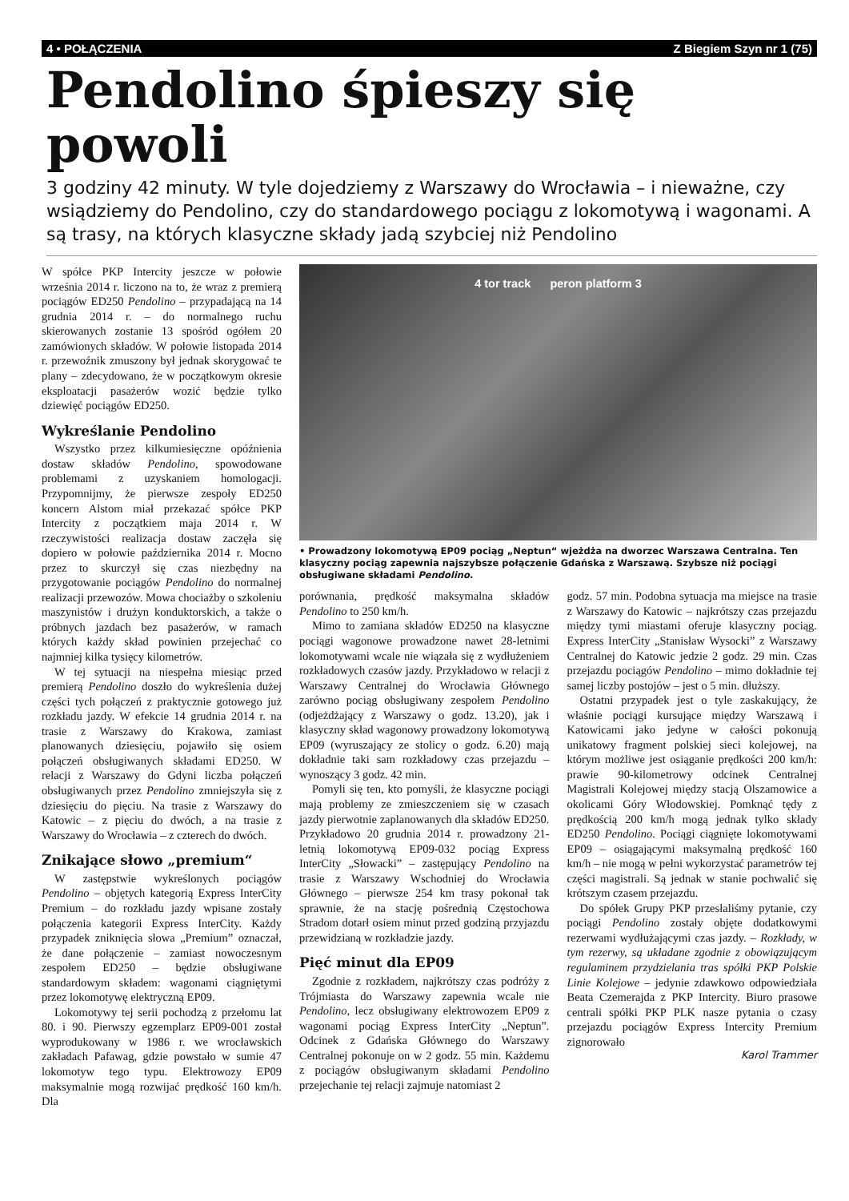4 • POŁĄCZENIA Z Biegiem Szyn nr 1 (75)
Pendolino śpieszy się powoli
3 godziny 42 minuty. W tyle dojedziemy z Warszawy do Wrocławia – i nieważne, czy wsiądziemy do Pendolino, czy do standardowego pociągu z lokomotywą i wagonami. A są trasy, na których klasyczne składy jadą szybciej niż Pendolino
W spółce PKP Intercity jeszcze w połowie września 2014 r. liczono na to, że wraz z premierą pociągów ED250 Pendolino – przypadającą na 14 grudnia 2014 r. – do normalnego ruchu skierowanych zostanie 13 spośród ogółem 20 zamówionych składów. W połowie listopada 2014 r. przewoźnik zmuszony był jednak skorygować te plany – zdecydowano, że w początkowym okresie eksploatacji pasażerów wozić będzie tylko dziewięć pociągów ED250.
Wykreślanie Pendolino
Wszystko przez kilkumiesięczne opóźnienia dostaw składów Pendolino, spowodowane problemami z uzyskaniem homologacji. Przypomnijmy, że pierwsze zespoły ED250 koncern Alstom miał przekazać spółce PKP Intercity z początkiem maja 2014 r. W rzeczywistości realizacja dostaw zaczęła się dopiero w połowie października 2014 r. Mocno przez to skurczył się czas niezbędny na przygotowanie pociągów Pendolino do normalnej realizacji przewozów. Mowa chociażby o szkoleniu maszynistów i drużyn konduktorskich, a także o próbnych jazdach bez pasażerów, w ramach których każdy skład powinien przejechać co najmniej kilka tysięcy kilometrów.
W tej sytuacji na niespełna miesiąc przed premierą Pendolino doszło do wykreślenia dużej części tych połączeń z praktycznie gotowego już rozkładu jazdy. W efekcie 14 grudnia 2014 r. na trasie z Warszawy do Krakowa, zamiast planowanych dziesięciu, pojawiło się osiem połączeń obsługiwanych składami ED250. W relacji z Warszawy do Gdyni liczba połączeń obsługiwanych przez Pendolino zmniejszyła się z dziesięciu do pięciu. Na trasie z Warszawy do Katowic – z pięciu do dwóch, a na trasie z Warszawy do Wrocławia – z czterech do dwóch.
Znikające słowo „premium“
W zastępstwie wykreślonych pociągów Pendolino – objętych kategorią Express InterCity Premium – do rozkładu jazdy wpisane zostały połączenia kategorii Express InterCity. Każdy przypadek zniknięcia słowa „Premium” oznaczał, że dane połączenie – zamiast nowoczesnym zespołem ED250 – będzie obsługiwane standardowym składem: wagonami ciągniętymi przez lokomotywę elektryczną EP09.
Lokomotywy tej serii pochodzą z przełomu lat 80. i 90. Pierwszy egzemplarz EP09-001 został wyprodukowany w 1986 r. we wrocławskich zakładach Pafawag, gdzie powstało w sumie 47 lokomotyw tego typu. Elektrowozy EP09 maksymalnie mogą rozwijać prędkość 160 km/h. Dla
4 tor track peron platform 3
• Prowadzony lokomotywą EP09 pociąg „Neptun“ wjeżdża na dworzec Warszawa Centralna. Ten klasyczny pociąg zapewnia najszybsze połączenie Gdańska z Warszawą. Szybsze niż pociągi obsługiwane składami Pendolino.
porównania, prędkość maksymalna składów Pendolino to 250 km/h.
Mimo to zamiana składów ED250 na klasyczne pociągi wagonowe prowadzone nawet 28-letnimi lokomotywami wcale nie wiązała się z wydłużeniem rozkładowych czasów jazdy. Przykładowo w relacji z Warszawy Centralnej do Wrocławia Głównego zarówno pociąg obsługiwany zespołem Pendolino (odjeżdżający z Warszawy o godz. 13.20), jak i klasyczny skład wagonowy prowadzony lokomotywą EP09 (wyruszający ze stolicy o godz. 6.20) mają dokładnie taki sam rozkładowy czas przejazdu – wynoszący 3 godz. 42 min.
Pomyli się ten, kto pomyśli, że klasyczne pociągi mają problemy ze zmieszczeniem się w czasach jazdy pierwotnie zaplanowanych dla składów ED250. Przykładowo 20 grudnia 2014 r. prowadzony 21-letnią lokomotywą EP09-032 pociąg Express InterCity „Słowacki” – zastępujący Pendolino na trasie z Warszawy Wschodniej do Wrocławia Głównego – pierwsze 254 km trasy pokonał tak sprawnie, że na stację pośrednią Częstochowa Stradom dotarł osiem minut przed godziną przyjazdu przewidzianą w rozkładzie jazdy.
Pięć minut dla EP09
Zgodnie z rozkładem, najkrótszy czas podróży z Trójmiasta do Warszawy zapewnia wcale nie Pendolino, lecz obsługiwany elektrowozem EP09 z wagonami pociąg Express InterCity „Neptun”. Odcinek z Gdańska Głównego do Warszawy Centralnej pokonuje on w 2 godz. 55 min. Każdemu z pociągów obsługiwanym składami Pendolino przejechanie tej relacji zajmuje natomiast 2
godz. 57 min. Podobna sytuacja ma miejsce na trasie z Warszawy do Katowic – najkrótszy czas przejazdu między tymi miastami oferuje klasyczny pociąg. Express InterCity „Stanisław Wysocki” z Warszawy Centralnej do Katowic jedzie 2 godz. 29 min. Czas przejazdu pociągów Pendolino – mimo dokładnie tej samej liczby postojów – jest o 5 min. dłuższy.
Ostatni przypadek jest o tyle zaskakujący, że właśnie pociągi kursujące między Warszawą i Katowicami jako jedyne w całości pokonują unikatowy fragment polskiej sieci kolejowej, na którym możliwe jest osiąganie prędkości 200 km/h: prawie 90-kilometrowy odcinek Centralnej Magistrali Kolejowej między stacją Olszamowice a okolicami Góry Włodowskiej. Pomknąć tędy z prędkością 200 km/h mogą jednak tylko składy ED250 Pendolino. Pociągi ciągnięte lokomotywami EP09 – osiągającymi maksymalną prędkość 160 km/h – nie mogą w pełni wykorzystać parametrów tej części magistrali. Są jednak w stanie pochwalić się krótszym czasem przejazdu.
Do spółek Grupy PKP przesłaliśmy pytanie, czy pociągi Pendolino zostały objęte dodatkowymi rezerwami wydłużającymi czas jazdy. – Rozkłady, w tym rezerwy, są układane zgodnie z obowiązującym regulaminem przydzielania tras spółki PKP Polskie Linie Kolejowe – jedynie zdawkowo odpowiedziała Beata Czemerajda z PKP Intercity. Biuro prasowe centrali spółki PKP PLK nasze pytania o czasy przejazdu pociągów Express Intercity Premium zignorowało
Karol Trammer